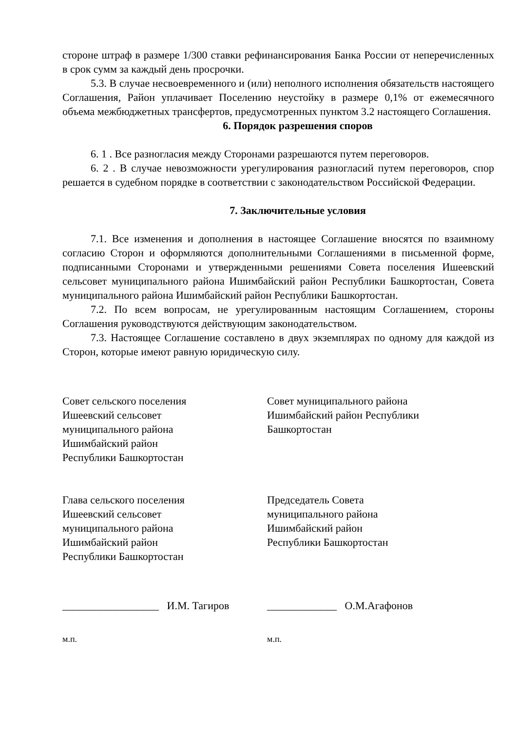стороне штраф в размере 1/300 ставки рефинансирования Банка России от неперечисленных в срок сумм за каждый день просрочки.
5.3. В случае несвоевременного и (или) неполного исполнения обязательств настоящего Соглашения, Район уплачивает Поселению неустойку в размере 0,1% от ежемесячного объема межбюджетных трансфертов, предусмотренных пунктом 3.2 настоящего Соглашения.
6. Порядок разрешения споров
6. 1 . Все разногласия между Сторонами разрешаются путем переговоров.
6. 2 . В случае невозможности урегулирования разногласий путем переговоров, спор решается в судебном порядке в соответствии с законодательством Российской Федерации.
7. Заключительные условия
7.1. Все изменения и дополнения в настоящее Соглашение вносятся по взаимному согласию Сторон и оформляются дополнительными Соглашениями в письменной форме, подписанными Сторонами и утвержденными решениями Совета поселения Ишеевский сельсовет муниципального района Ишимбайский район Республики Башкортостан, Совета муниципального района Ишимбайский район Республики Башкортостан.
7.2. По всем вопросам, не урегулированным настоящим Соглашением, стороны Соглашения руководствуются действующим законодательством.
7.3. Настоящее Соглашение составлено в двух экземплярах по одному для каждой из Сторон, которые имеют равную юридическую силу.
Совет сельского поселения
Ишеевский сельсовет
муниципального района
Ишимбайский район
Республики Башкортостан
Совет муниципального района
Ишимбайский район Республики
Башкортостан
Глава сельского поселения
Ишеевский сельсовет
муниципального района
Ишимбайский район
Республики Башкортостан
Председатель Совета
муниципального района
Ишимбайский район
Республики Башкортостан
__________________ И.М. Тагиров
_____________ О.М.Агафонов
м.п. м.п.